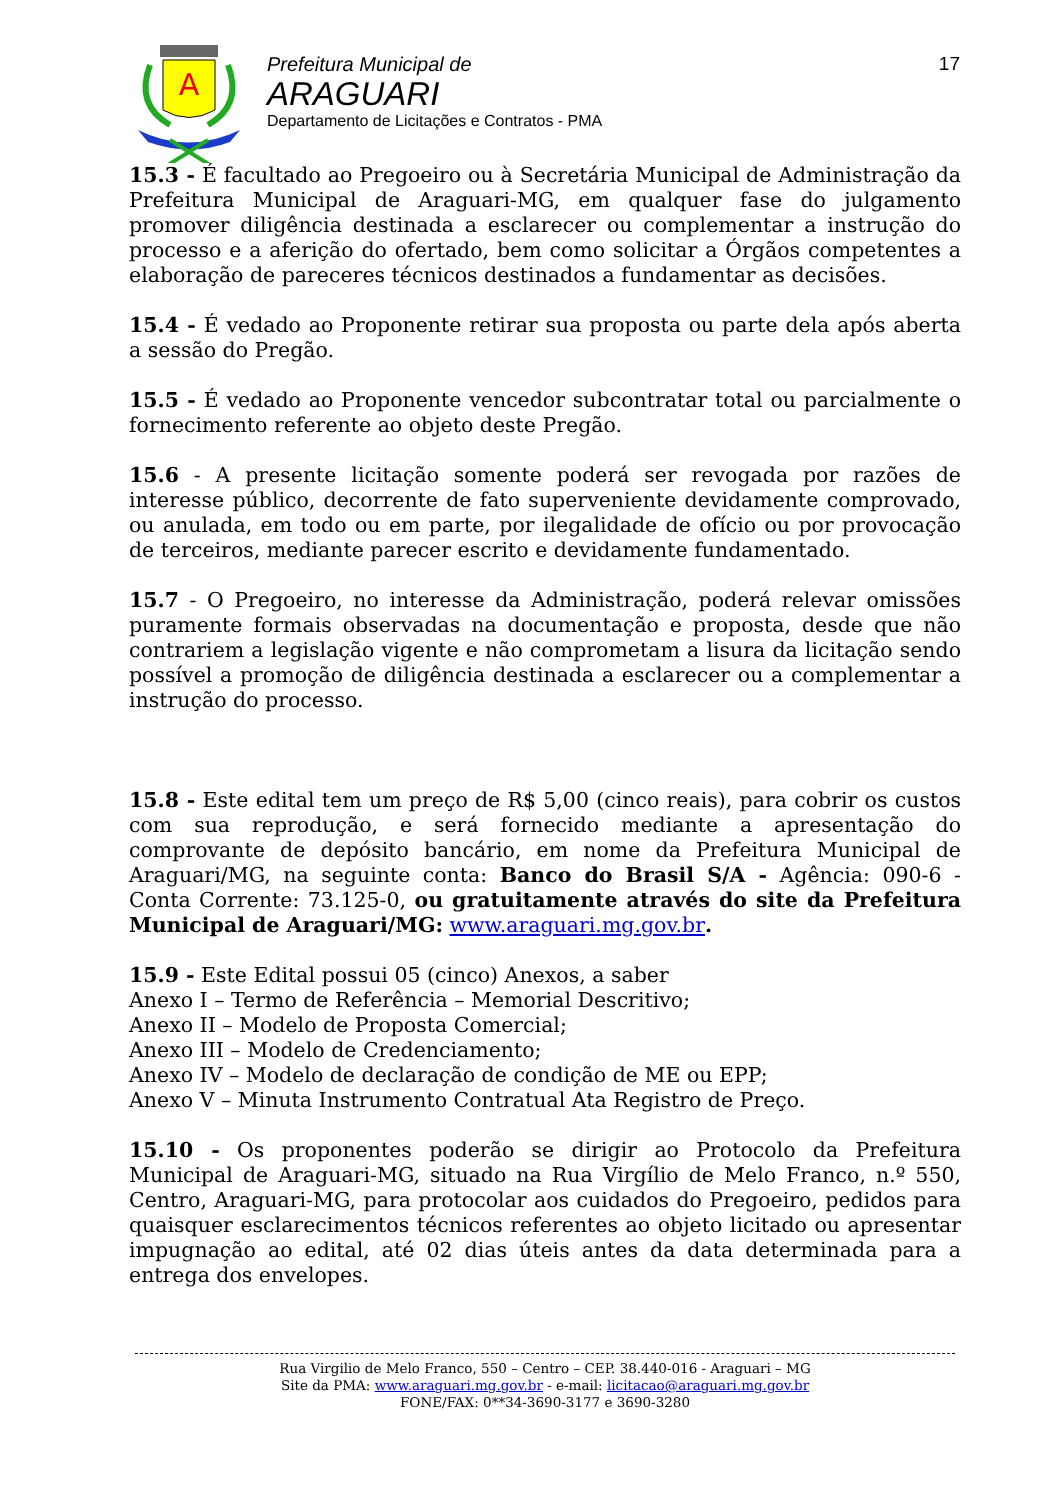A
Prefeitura Municipal de
ARAGUARI
Departamento de Licitações e Contratos - PMA
17
15.3 - É facultado ao Pregoeiro ou à Secretária Municipal de Administração da Prefeitura Municipal de Araguari-MG, em qualquer fase do julgamento promover diligência destinada a esclarecer ou complementar a instrução do processo e a aferição do ofertado, bem como solicitar a Órgãos competentes a elaboração de pareceres técnicos destinados a fundamentar as decisões.
15.4 - É vedado ao Proponente retirar sua proposta ou parte dela após aberta a sessão do Pregão.
15.5 - É vedado ao Proponente vencedor subcontratar total ou parcialmente o fornecimento referente ao objeto deste Pregão.
15.6 - A presente licitação somente poderá ser revogada por razões de interesse público, decorrente de fato superveniente devidamente comprovado, ou anulada, em todo ou em parte, por ilegalidade de ofício ou por provocação de terceiros, mediante parecer escrito e devidamente fundamentado.
15.7 - O Pregoeiro, no interesse da Administração, poderá relevar omissões puramente formais observadas na documentação e proposta, desde que não contrariem a legislação vigente e não comprometam a lisura da licitação sendo possível a promoção de diligência destinada a esclarecer ou a complementar a instrução do processo.
15.8 - Este edital tem um preço de R$ 5,00 (cinco reais), para cobrir os custos com sua reprodução, e será fornecido mediante a apresentação do comprovante de depósito bancário, em nome da Prefeitura Municipal de Araguari/MG, na seguinte conta: Banco do Brasil S/A - Agência: 090-6 - Conta Corrente: 73.125-0, ou gratuitamente através do site da Prefeitura Municipal de Araguari/MG: www.araguari.mg.gov.br.
15.9 - Este Edital possui 05 (cinco) Anexos, a saber
Anexo I – Termo de Referência – Memorial Descritivo;
Anexo II – Modelo de Proposta Comercial;
Anexo III – Modelo de Credenciamento;
Anexo IV – Modelo de declaração de condição de ME ou EPP;
Anexo V – Minuta Instrumento Contratual Ata Registro de Preço.
15.10 - Os proponentes poderão se dirigir ao Protocolo da Prefeitura Municipal de Araguari-MG, situado na Rua Virgílio de Melo Franco, n.º 550, Centro, Araguari-MG, para protocolar aos cuidados do Pregoeiro, pedidos para quaisquer esclarecimentos técnicos referentes ao objeto licitado ou apresentar impugnação ao edital, até 02 dias úteis antes da data determinada para a entrega dos envelopes.
Rua Virgilio de Melo Franco, 550 – Centro – CEP. 38.440-016 - Araguari – MG
Site da PMA: www.araguari.mg.gov.br - e-mail: licitacao@araguari.mg.gov.br
FONE/FAX: 0**34-3690-3177 e 3690-3280